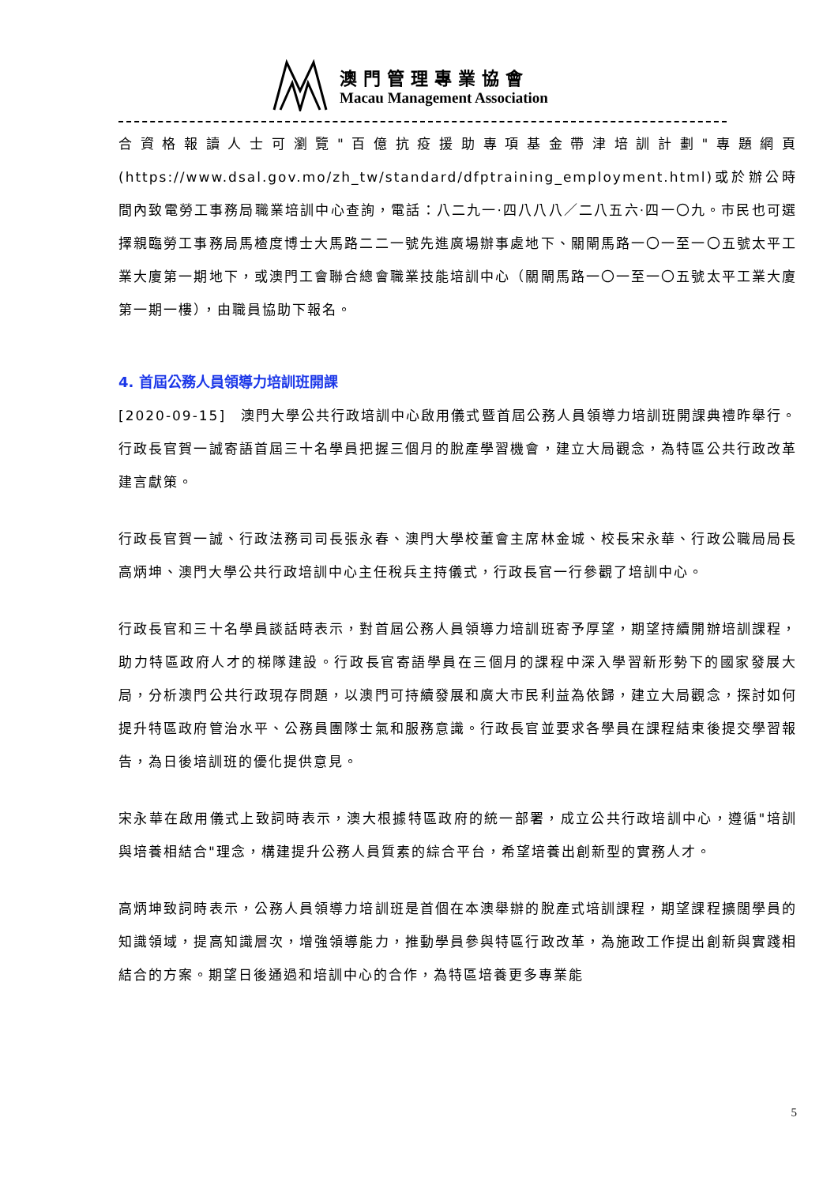澳門管理專業協會
Macau Management Association
合資格報讀人士可瀏覽"百億抗疫援助專項基金帶津培訓計劃"專題網頁(https://www.dsal.gov.mo/zh_tw/standard/dfptraining_employment.html)或於辦公時間內致電勞工事務局職業培訓中心查詢，電話：八二九一·四八八八／二八五六·四一〇九。市民也可選擇親臨勞工事務局馬楂度博士大馬路二二一號先進廣場辦事處地下、關閘馬路一〇一至一〇五號太平工業大廈第一期地下，或澳門工會聯合總會職業技能培訓中心（關閘馬路一〇一至一〇五號太平工業大廈第一期一樓），由職員協助下報名。
4. 首屆公務人員領導力培訓班開課
[2020-09-15]　澳門大學公共行政培訓中心啟用儀式暨首屆公務人員領導力培訓班開課典禮昨舉行。行政長官賀一誠寄語首屆三十名學員把握三個月的脫產學習機會，建立大局觀念，為特區公共行政改革建言獻策。
行政長官賀一誠、行政法務司司長張永春、澳門大學校董會主席林金城、校長宋永華、行政公職局局長高炳坤、澳門大學公共行政培訓中心主任稅兵主持儀式，行政長官一行參觀了培訓中心。
行政長官和三十名學員談話時表示，對首屆公務人員領導力培訓班寄予厚望，期望持續開辦培訓課程，助力特區政府人才的梯隊建設。行政長官寄語學員在三個月的課程中深入學習新形勢下的國家發展大局，分析澳門公共行政現存問題，以澳門可持續發展和廣大市民利益為依歸，建立大局觀念，探討如何提升特區政府管治水平、公務員團隊士氣和服務意識。行政長官並要求各學員在課程結束後提交學習報告，為日後培訓班的優化提供意見。
宋永華在啟用儀式上致詞時表示，澳大根據特區政府的統一部署，成立公共行政培訓中心，遵循"培訓與培養相結合"理念，構建提升公務人員質素的綜合平台，希望培養出創新型的實務人才。
高炳坤致詞時表示，公務人員領導力培訓班是首個在本澳舉辦的脫產式培訓課程，期望課程擴闊學員的知識領域，提高知識層次，增強領導能力，推動學員參與特區行政改革，為施政工作提出創新與實踐相結合的方案。期望日後通過和培訓中心的合作，為特區培養更多專業能
5